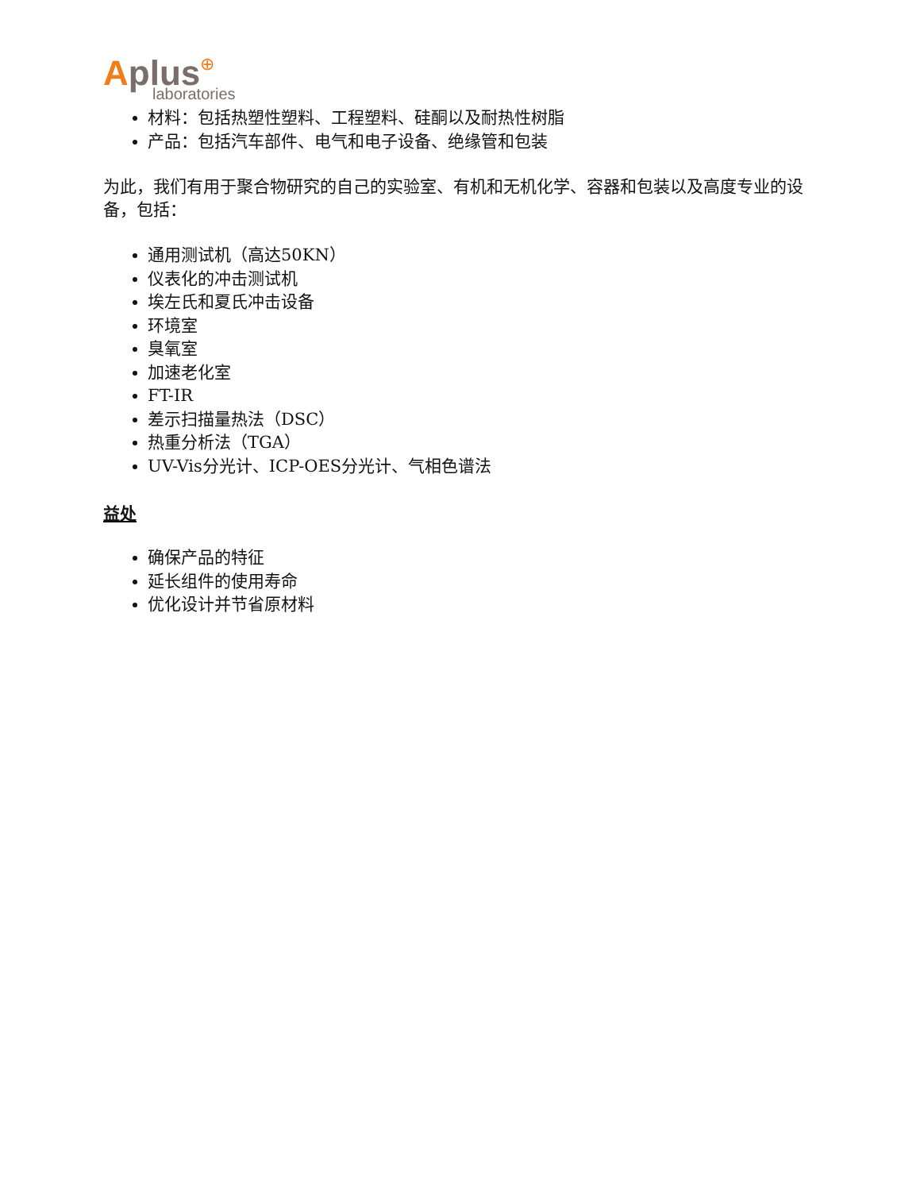Aplus⊕
laboratories
材料：包括热塑性塑料、工程塑料、硅酮以及耐热性树脂
产品：包括汽车部件、电气和电子设备、绝缘管和包装
为此，我们有用于聚合物研究的自己的实验室、有机和无机化学、容器和包装以及高度专业的设备，包括：
通用测试机（高达50KN）
仪表化的冲击测试机
埃左氏和夏氏冲击设备
环境室
臭氧室
加速老化室
FT-IR
差示扫描量热法（DSC）
热重分析法（TGA）
UV-Vis分光计、ICP-OES分光计、气相色谱法
益处
确保产品的特征
延长组件的使用寿命
优化设计并节省原材料